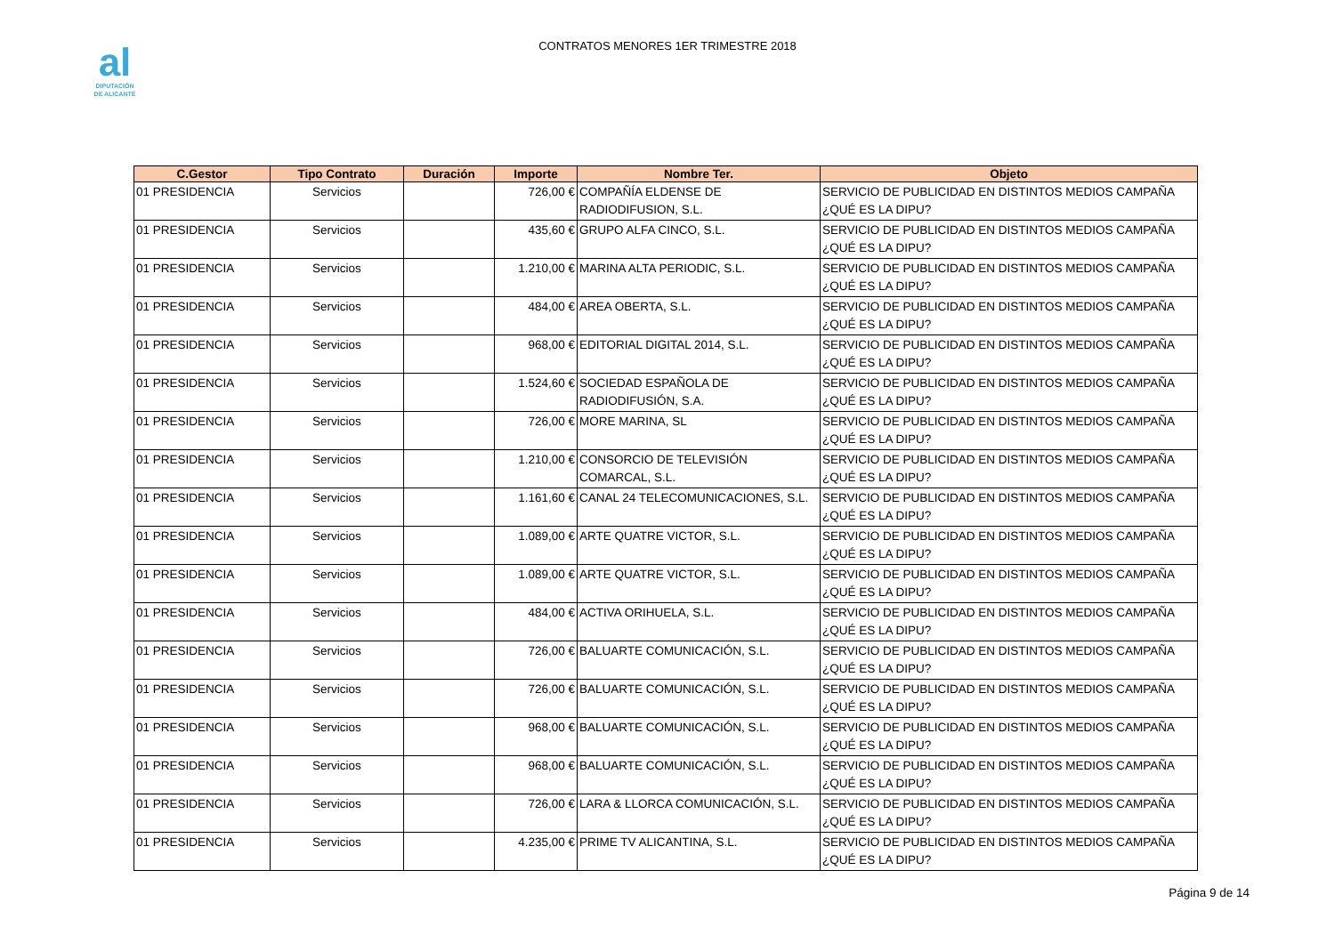al
DIPUTACIÓN
DE ALICANTE
CONTRATOS MENORES 1ER TRIMESTRE 2018
| C.Gestor | Tipo Contrato | Duración | Importe | Nombre Ter. | Objeto |
| --- | --- | --- | --- | --- | --- |
| 01 PRESIDENCIA | Servicios | | 726,00 € | COMPAÑÍA ELDENSE DE RADIODIFUSION, S.L. | SERVICIO DE PUBLICIDAD EN DISTINTOS MEDIOS CAMPAÑA ¿QUÉ ES LA DIPU? |
| 01 PRESIDENCIA | Servicios | | 435,60 € | GRUPO ALFA CINCO, S.L. | SERVICIO DE PUBLICIDAD EN DISTINTOS MEDIOS CAMPAÑA ¿QUÉ ES LA DIPU? |
| 01 PRESIDENCIA | Servicios | | 1.210,00 € | MARINA ALTA PERIODIC, S.L. | SERVICIO DE PUBLICIDAD EN DISTINTOS MEDIOS CAMPAÑA ¿QUÉ ES LA DIPU? |
| 01 PRESIDENCIA | Servicios | | 484,00 € | AREA OBERTA, S.L. | SERVICIO DE PUBLICIDAD EN DISTINTOS MEDIOS CAMPAÑA ¿QUÉ ES LA DIPU? |
| 01 PRESIDENCIA | Servicios | | 968,00 € | EDITORIAL DIGITAL 2014, S.L. | SERVICIO DE PUBLICIDAD EN DISTINTOS MEDIOS CAMPAÑA ¿QUÉ ES LA DIPU? |
| 01 PRESIDENCIA | Servicios | | 1.524,60 € | SOCIEDAD ESPAÑOLA DE RADIODIFUSIÓN, S.A. | SERVICIO DE PUBLICIDAD EN DISTINTOS MEDIOS CAMPAÑA ¿QUÉ ES LA DIPU? |
| 01 PRESIDENCIA | Servicios | | 726,00 € | MORE MARINA, SL | SERVICIO DE PUBLICIDAD EN DISTINTOS MEDIOS CAMPAÑA ¿QUÉ ES LA DIPU? |
| 01 PRESIDENCIA | Servicios | | 1.210,00 € | CONSORCIO DE TELEVISIÓN COMARCAL, S.L. | SERVICIO DE PUBLICIDAD EN DISTINTOS MEDIOS CAMPAÑA ¿QUÉ ES LA DIPU? |
| 01 PRESIDENCIA | Servicios | | 1.161,60 € | CANAL 24 TELECOMUNICACIONES, S.L. | SERVICIO DE PUBLICIDAD EN DISTINTOS MEDIOS CAMPAÑA ¿QUÉ ES LA DIPU? |
| 01 PRESIDENCIA | Servicios | | 1.089,00 € | ARTE QUATRE VICTOR, S.L. | SERVICIO DE PUBLICIDAD EN DISTINTOS MEDIOS CAMPAÑA ¿QUÉ ES LA DIPU? |
| 01 PRESIDENCIA | Servicios | | 1.089,00 € | ARTE QUATRE VICTOR, S.L. | SERVICIO DE PUBLICIDAD EN DISTINTOS MEDIOS CAMPAÑA ¿QUÉ ES LA DIPU? |
| 01 PRESIDENCIA | Servicios | | 484,00 € | ACTIVA ORIHUELA, S.L. | SERVICIO DE PUBLICIDAD EN DISTINTOS MEDIOS CAMPAÑA ¿QUÉ ES LA DIPU? |
| 01 PRESIDENCIA | Servicios | | 726,00 € | BALUARTE COMUNICACIÓN, S.L. | SERVICIO DE PUBLICIDAD EN DISTINTOS MEDIOS CAMPAÑA ¿QUÉ ES LA DIPU? |
| 01 PRESIDENCIA | Servicios | | 726,00 € | BALUARTE COMUNICACIÓN, S.L. | SERVICIO DE PUBLICIDAD EN DISTINTOS MEDIOS CAMPAÑA ¿QUÉ ES LA DIPU? |
| 01 PRESIDENCIA | Servicios | | 968,00 € | BALUARTE COMUNICACIÓN, S.L. | SERVICIO DE PUBLICIDAD EN DISTINTOS MEDIOS CAMPAÑA ¿QUÉ ES LA DIPU? |
| 01 PRESIDENCIA | Servicios | | 968,00 € | BALUARTE COMUNICACIÓN, S.L. | SERVICIO DE PUBLICIDAD EN DISTINTOS MEDIOS CAMPAÑA ¿QUÉ ES LA DIPU? |
| 01 PRESIDENCIA | Servicios | | 726,00 € | LARA & LLORCA COMUNICACIÓN, S.L. | SERVICIO DE PUBLICIDAD EN DISTINTOS MEDIOS CAMPAÑA ¿QUÉ ES LA DIPU? |
| 01 PRESIDENCIA | Servicios | | 4.235,00 € | PRIME TV ALICANTINA, S.L. | SERVICIO DE PUBLICIDAD EN DISTINTOS MEDIOS CAMPAÑA ¿QUÉ ES LA DIPU? |
Página 9 de 14